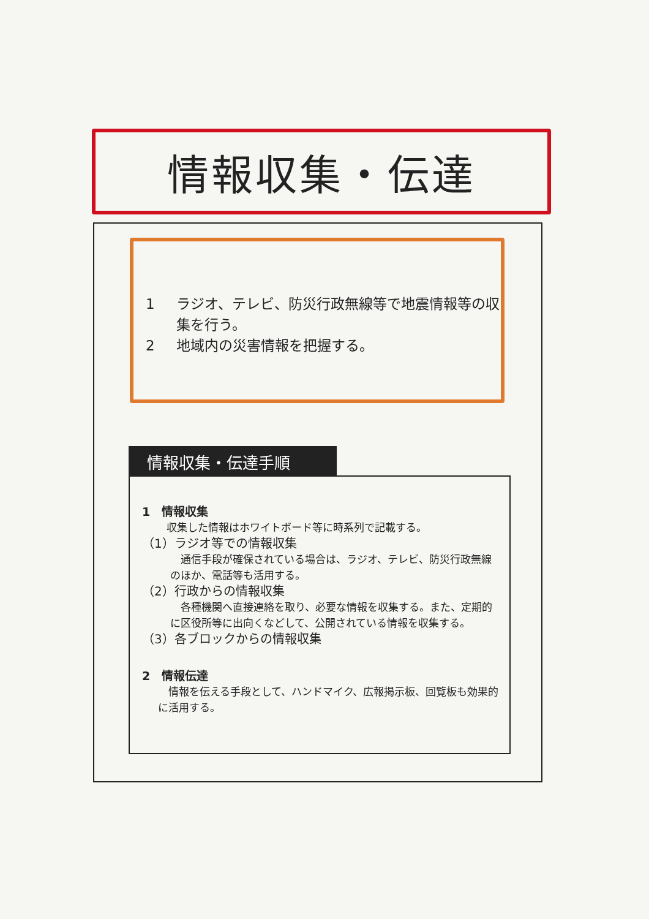情報収集・伝達
1 ラジオ、テレビ、防災行政無線等で地震情報等の収集を行う。
2 地域内の災害情報を把握する。
情報収集・伝達手順
1　情報収集
収集した情報はホワイトボード等に時系列で記載する。
（1）ラジオ等での情報収集
　通信手段が確保されている場合は、ラジオ、テレビ、防災行政無線のほか、電話等も活用する。
（2）行政からの情報収集
　各種機関へ直接連絡を取り、必要な情報を収集する。また、定期的に区役所等に出向くなどして、公開されている情報を収集する。
（3）各ブロックからの情報収集
2　情報伝達
　情報を伝える手段として、ハンドマイク、広報掲示板、回覧板も効果的に活用する。